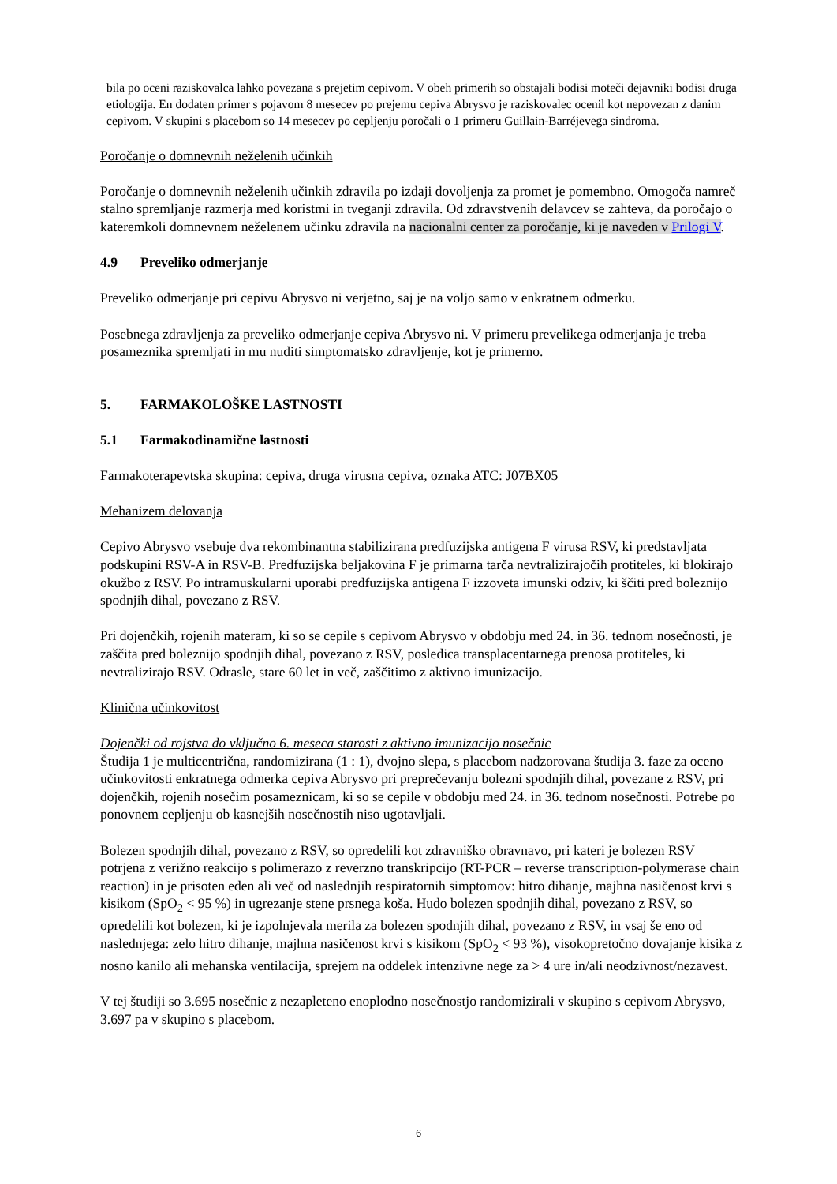bila po oceni raziskovalca lahko povezana s prejetim cepivom. V obeh primerih so obstajali bodisi moteči dejavniki bodisi druga etiologija. En dodaten primer s pojavom 8 mesecev po prejemu cepiva Abrysvo je raziskovalec ocenil kot nepovezan z danim cepivom. V skupini s placebom so 14 mesecev po cepljenju poročali o 1 primeru Guillain-Barréjevega sindroma.
Poročanje o domnevnih neželenih učinkih
Poročanje o domnevnih neželenih učinkih zdravila po izdaji dovoljenja za promet je pomembno. Omogoča namreč stalno spremljanje razmerja med koristmi in tveganji zdravila. Od zdravstvenih delavcev se zahteva, da poročajo o kateremkoli domnevnem neželenem učinku zdravila na nacionalni center za poročanje, ki je naveden v Prilogi V.
4.9 Preveliko odmerjanje
Preveliko odmerjanje pri cepivu Abrysvo ni verjetno, saj je na voljo samo v enkratnem odmerku.
Posebnega zdravljenja za preveliko odmerjanje cepiva Abrysvo ni. V primeru prevelikega odmerjanja je treba posameznika spremljati in mu nuditi simptomatsko zdravljenje, kot je primerno.
5. FARMAKOLOŠKE LASTNOSTI
5.1 Farmakodinamične lastnosti
Farmakoterapevtska skupina: cepiva, druga virusna cepiva, oznaka ATC: J07BX05
Mehanizem delovanja
Cepivo Abrysvo vsebuje dva rekombinantna stabilizirana predfuzijska antigena F virusa RSV, ki predstavljata podskupini RSV-A in RSV-B. Predfuzijska beljakovina F je primarna tarča nevtralizirajočih protiteles, ki blokirajo okužbo z RSV. Po intramuskularni uporabi predfuzijska antigena F izzoveta imunski odziv, ki ščiti pred boleznijo spodnjih dihal, povezano z RSV.
Pri dojenčkih, rojenih materam, ki so se cepile s cepivom Abrysvo v obdobju med 24. in 36. tednom nosečnosti, je zaščita pred boleznijo spodnjih dihal, povezano z RSV, posledica transplacentarnega prenosa protiteles, ki nevtralizirajo RSV. Odrasle, stare 60 let in več, zaščitimo z aktivno imunizacijo.
Klinična učinkovitost
Dojenčki od rojstva do vključno 6. meseca starosti z aktivno imunizacijo nosečnic
Študija 1 je multicentrična, randomizirana (1 : 1), dvojno slepa, s placebom nadzorovana študija 3. faze za oceno učinkovitosti enkratnega odmerka cepiva Abrysvo pri preprečevanju bolezni spodnjih dihal, povezane z RSV, pri dojenčkih, rojenih nosečim posameznicam, ki so se cepile v obdobju med 24. in 36. tednom nosečnosti. Potrebe po ponovnem cepljenju ob kasnejših nosečnostih niso ugotavljali.
Bolezen spodnjih dihal, povezano z RSV, so opredelili kot zdravniško obravnavo, pri kateri je bolezen RSV potrjena z verižno reakcijo s polimerazo z reverzno transkripcijo (RT-PCR – reverse transcription-polymerase chain reaction) in je prisoten eden ali več od naslednjih respiratornih simptomov: hitro dihanje, majhna nasičenost krvi s kisikom (SpO<sub>2</sub> < 95 %) in ugrezanje stene prsnega koša. Hudo bolezen spodnjih dihal, povezano z RSV, so opredelili kot bolezen, ki je izpolnjevala merila za bolezen spodnjih dihal, povezano z RSV, in vsaj še eno od naslednjega: zelo hitro dihanje, majhna nasičenost krvi s kisikom (SpO<sub>2</sub> < 93 %), visokopretočno dovajanje kisika z nosno kanilo ali mehanska ventilacija, sprejem na oddelek intenzivne nege za > 4 ure in/ali neodzivnost/nezavest.
V tej študiji so 3.695 nosečnic z nezapleteno enoplodno nosečnostjo randomizirali v skupino s cepivom Abrysvo, 3.697 pa v skupino s placebom.
6